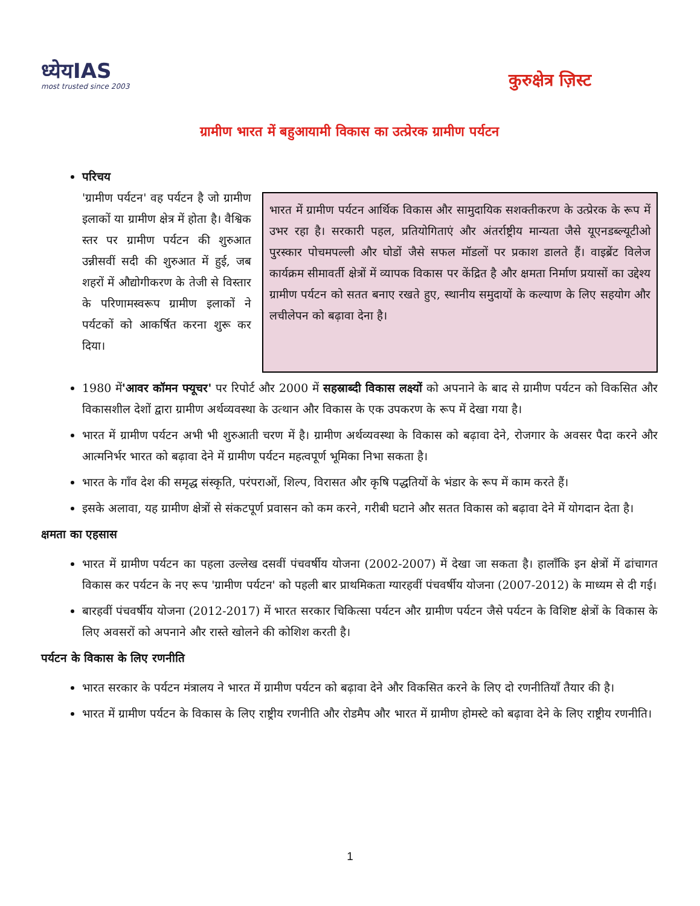ध्येयIAS
most trusted since 2003
कुरुक्षेत्र ज़िस्ट
ग्रामीण भारत में बहुआयामी विकास का उत्प्रेरक ग्रामीण पर्यटन
परिचय
'ग्रामीण पर्यटन' वह पर्यटन है जो ग्रामीण इलाकों या ग्रामीण क्षेत्र में होता है। वैश्विक स्तर पर ग्रामीण पर्यटन की शुरुआत उन्नीसवीं सदी की शुरुआत में हुई, जब शहरों में औद्योगीकरण के तेजी से विस्तार के परिणामस्वरूप ग्रामीण इलाकों ने पर्यटकों को आकर्षित करना शुरू कर दिया।
भारत में ग्रामीण पर्यटन आर्थिक विकास और सामुदायिक सशक्तीकरण के उत्प्रेरक के रूप में उभर रहा है। सरकारी पहल, प्रतियोगिताएं और अंतर्राष्ट्रीय मान्यता जैसे यूएनडब्ल्यूटीओ पुरस्कार पोचमपल्ली और घोडों जैसे सफल मॉडलों पर प्रकाश डालते हैं। वाइब्रेंट विलेज कार्यक्रम सीमावर्ती क्षेत्रों में व्यापक विकास पर केंद्रित है और क्षमता निर्माण प्रयासों का उद्देश्य ग्रामीण पर्यटन को सतत बनाए रखते हुए, स्थानीय समुदायों के कल्याण के लिए सहयोग और लचीलेपन को बढ़ावा देना है।
1980 में'आवर कॉमन फ्यूचर' पर रिपोर्ट और 2000 में सहस्राब्दी विकास लक्ष्यों को अपनाने के बाद से ग्रामीण पर्यटन को विकसित और विकासशील देशों द्वारा ग्रामीण अर्थव्यवस्था के उत्थान और विकास के एक उपकरण के रूप में देखा गया है।
भारत में ग्रामीण पर्यटन अभी भी शुरुआती चरण में है। ग्रामीण अर्थव्यवस्था के विकास को बढ़ावा देने, रोजगार के अवसर पैदा करने और आत्मनिर्भर भारत को बढ़ावा देने में ग्रामीण पर्यटन महत्वपूर्ण भूमिका निभा सकता है।
भारत के गाँव देश की समृद्ध संस्कृति, परंपराओं, शिल्प, विरासत और कृषि पद्धतियों के भंडार के रूप में काम करते हैं।
इसके अलावा, यह ग्रामीण क्षेत्रों से संकटपूर्ण प्रवासन को कम करने, गरीबी घटाने और सतत विकास को बढ़ावा देने में योगदान देता है।
क्षमता का एहसास
भारत में ग्रामीण पर्यटन का पहला उल्लेख दसवीं पंचवर्षीय योजना (2002-2007) में देखा जा सकता है। हालाँकि इन क्षेत्रों में ढांचागत विकास कर पर्यटन के नए रूप 'ग्रामीण पर्यटन' को पहली बार प्राथमिकता ग्यारहवीं पंचवर्षीय योजना (2007-2012) के माध्यम से दी गई।
बारहवीं पंचवर्षीय योजना (2012-2017) में भारत सरकार चिकित्सा पर्यटन और ग्रामीण पर्यटन जैसे पर्यटन के विशिष्ट क्षेत्रों के विकास के लिए अवसरों को अपनाने और रास्ते खोलने की कोशिश करती है।
पर्यटन के विकास के लिए रणनीति
भारत सरकार के पर्यटन मंत्रालय ने भारत में ग्रामीण पर्यटन को बढ़ावा देने और विकसित करने के लिए दो रणनीतियाँ तैयार की है।
भारत में ग्रामीण पर्यटन के विकास के लिए राष्ट्रीय रणनीति और रोडमैप और भारत में ग्रामीण होमस्टे को बढ़ावा देने के लिए राष्ट्रीय रणनीति।
1